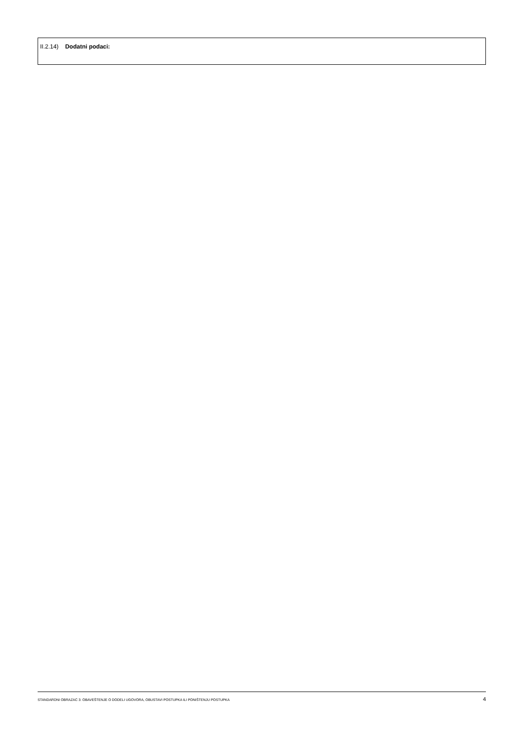II.2.14) Dodatni podaci:
STANDARDNI OBRAZAC 3: OBAVEŠTENJE O DODELI UGOVORA, OBUSTAVI POSTUPKA ILI PONIŠTENJU POSTUPKA 4